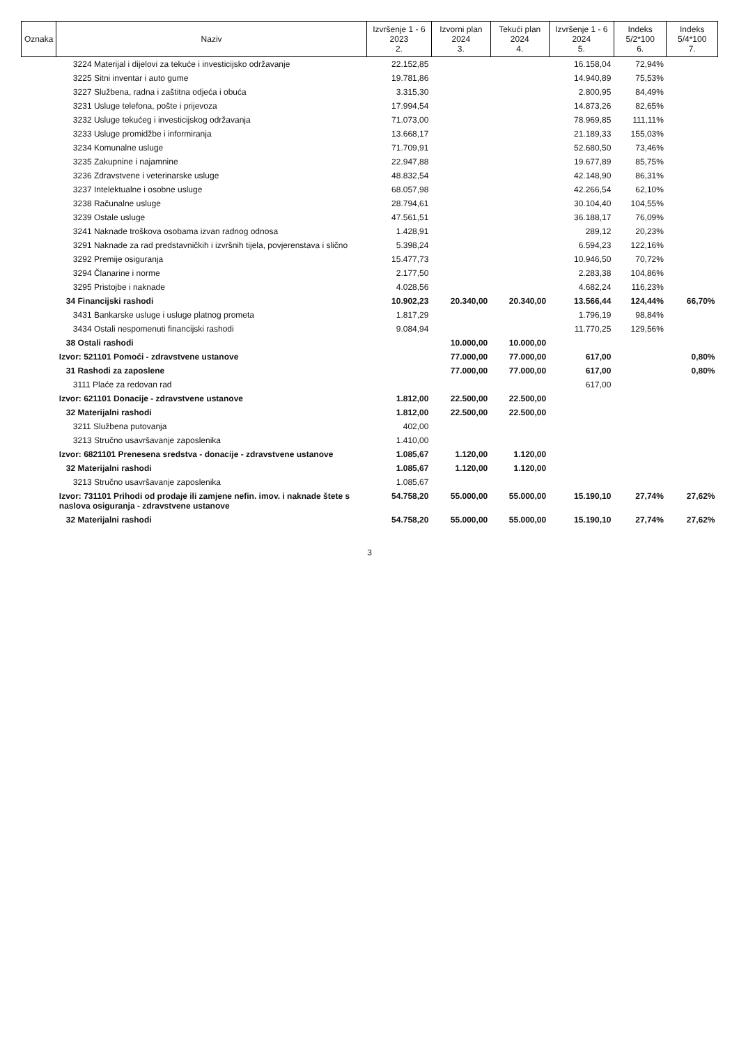| Oznaka | Naziv | Izvršenje 1 - 6 2023 2. | Izvorni plan 2024 3. | Tekući plan 2024 4. | Izvršenje 1 - 6 2024 5. | Indeks 5/2*100 6. | Indeks 5/4*100 7. |
| --- | --- | --- | --- | --- | --- | --- | --- |
| | 3224 Materijal i dijelovi za tekuće i investicijsko održavanje | 22.152,85 | | | 16.158,04 | 72,94% | |
| | 3225 Sitni inventar i auto gume | 19.781,86 | | | 14.940,89 | 75,53% | |
| | 3227 Službena, radna i zaštitna odjeća i obuća | 3.315,30 | | | 2.800,95 | 84,49% | |
| | 3231 Usluge telefona, pošte i prijevoza | 17.994,54 | | | 14.873,26 | 82,65% | |
| | 3232 Usluge tekućeg i investicijskog održavanja | 71.073,00 | | | 78.969,85 | 111,11% | |
| | 3233 Usluge promidžbe i informiranja | 13.668,17 | | | 21.189,33 | 155,03% | |
| | 3234 Komunalne usluge | 71.709,91 | | | 52.680,50 | 73,46% | |
| | 3235 Zakupnine i najamnine | 22.947,88 | | | 19.677,89 | 85,75% | |
| | 3236 Zdravstvene i veterinarske usluge | 48.832,54 | | | 42.148,90 | 86,31% | |
| | 3237 Intelektualne i osobne usluge | 68.057,98 | | | 42.266,54 | 62,10% | |
| | 3238 Računalne usluge | 28.794,61 | | | 30.104,40 | 104,55% | |
| | 3239 Ostale usluge | 47.561,51 | | | 36.188,17 | 76,09% | |
| | 3241 Naknade troškova osobama izvan radnog odnosa | 1.428,91 | | | 289,12 | 20,23% | |
| | 3291 Naknade za rad predstavničkih i izvršnih tijela, povjerenstava i slično | 5.398,24 | | | 6.594,23 | 122,16% | |
| | 3292 Premije osiguranja | 15.477,73 | | | 10.946,50 | 70,72% | |
| | 3294 Članarine i norme | 2.177,50 | | | 2.283,38 | 104,86% | |
| | 3295 Pristojbe i naknade | 4.028,56 | | | 4.682,24 | 116,23% | |
| | 34 Financijski rashodi | 10.902,23 | 20.340,00 | 20.340,00 | 13.566,44 | 124,44% | 66,70% |
| | 3431 Bankarske usluge i usluge platnog prometa | 1.817,29 | | | 1.796,19 | 98,84% | |
| | 3434 Ostali nespomenuti financijski rashodi | 9.084,94 | | | 11.770,25 | 129,56% | |
| | 38 Ostali rashodi | | 10.000,00 | 10.000,00 | | | |
| | Izvor: 521101 Pomoći - zdravstvene ustanove | | 77.000,00 | 77.000,00 | 617,00 | | 0,80% |
| | 31 Rashodi za zaposlene | | 77.000,00 | 77.000,00 | 617,00 | | 0,80% |
| | 3111 Plaće za redovan rad | | | | 617,00 | | |
| | Izvor: 621101 Donacije - zdravstvene ustanove | 1.812,00 | 22.500,00 | 22.500,00 | | | |
| | 32 Materijalni rashodi | 1.812,00 | 22.500,00 | 22.500,00 | | | |
| | 3211 Službena putovanja | 402,00 | | | | | |
| | 3213 Stručno usavršavanje zaposlenika | 1.410,00 | | | | | |
| | Izvor: 6821101 Prenesena sredstva - donacije - zdravstvene ustanove | 1.085,67 | 1.120,00 | 1.120,00 | | | |
| | 32 Materijalni rashodi | 1.085,67 | 1.120,00 | 1.120,00 | | | |
| | 3213 Stručno usavršavanje zaposlenika | 1.085,67 | | | | | |
| | Izvor: 731101 Prihodi od prodaje ili zamjene nefin. imov. i naknade štete s naslova osiguranja - zdravstvene ustanove | 54.758,20 | 55.000,00 | 55.000,00 | 15.190,10 | 27,74% | 27,62% |
| | 32 Materijalni rashodi | 54.758,20 | 55.000,00 | 55.000,00 | 15.190,10 | 27,74% | 27,62% |
3